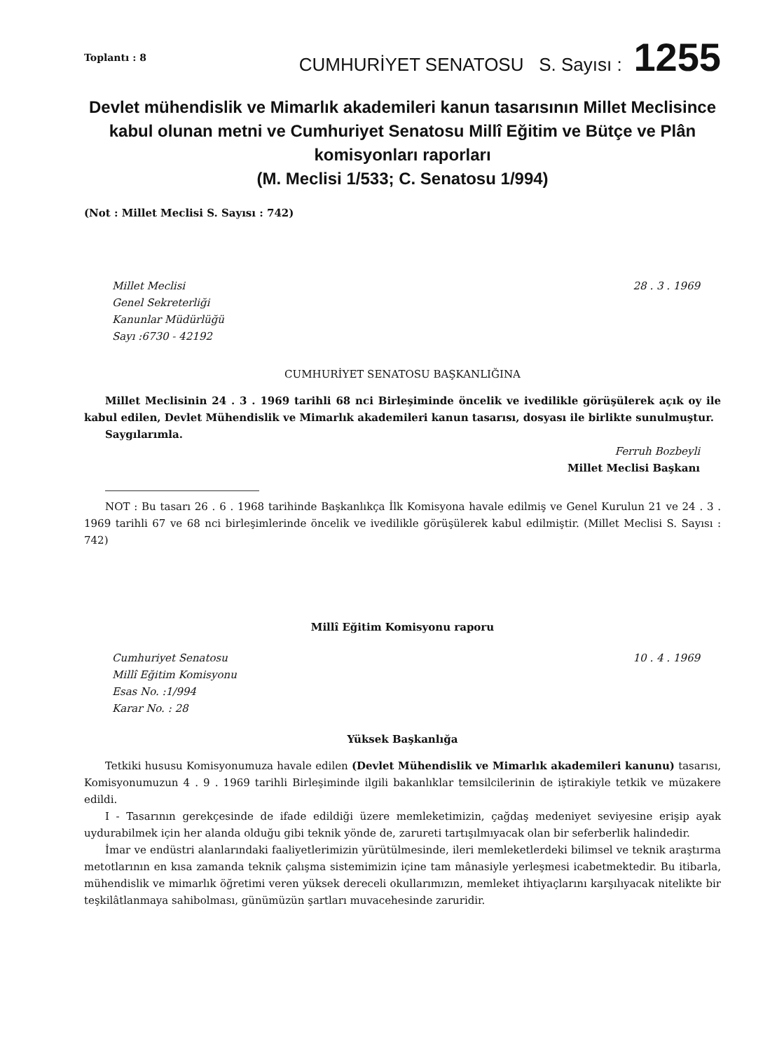Toplantı : 8 CUMHURİYET SENATOSU S. Sayısı : 1255
Devlet mühendislik ve Mimarlık akademileri kanun tasarısının Millet Meclisince kabul olunan metni ve Cumhuriyet Senatosu Millî Eğitim ve Bütçe ve Plân komisyonları raporları
(M. Meclisi 1/533; C. Senatosu 1/994)
(Not : Millet Meclisi S. Sayısı : 742)
Millet Meclisi
Genel Sekreterliği
Kanunlar Müdürlüğü
Sayı :6730 - 42192
28 . 3 . 1969
CUMHURİYET SENATOSU BAŞKANLIĞINA
Millet Meclisinin 24 . 3 . 1969 tarihli 68 nci Birleşiminde öncelik ve ivedilikle görüşülerek açık oy ile kabul edilen, Devlet Mühendislik ve Mimarlık akademileri kanun tasarısı, dosyası ile birlikte sunulmuştur.
Saygılarımla.
Ferruh Bozbeyli
Millet Meclisi Başkanı
NOT : Bu tasarı 26 . 6 . 1968 tarihinde Başkanlıkça İlk Komisyona havale edilmiş ve Genel Kurulun 21 ve 24 . 3 . 1969 tarihli 67 ve 68 nci birleşimlerinde öncelik ve ivedilikle görüşülerek kabul edilmiştir. (Millet Meclisi S. Sayısı : 742)
Millî Eğitim Komisyonu raporu
Cumhuriyet Senatosu
Millî Eğitim Komisyonu
Esas No. :1/994
Karar No. : 28
10 . 4 . 1969
Yüksek Başkanlığa
Tetkiki hususu Komisyonumuza havale edilen (Devlet Mühendislik ve Mimarlık akademileri kanunu) tasarısı, Komisyonumuzun 4 . 9 . 1969 tarihli Birleşiminde ilgili bakanlıklar temsilcilerinin de iştirakiyle tetkik ve müzakere edildi.
I - Tasarının gerekçesinde de ifade edildiği üzere memleketimizin, çağdaş medeniyet seviyesine erişip ayak uydurabilmek için her alanda olduğu gibi teknik yönde de, zarureti tartışılmıyacak olan bir seferberlik halindedir.
İmar ve endüstri alanlarındaki faaliyetlerimizin yürütülmesinde, ileri memleketlerdeki bilimsel ve teknik araştırma metotlarının en kısa zamanda teknik çalışma sistemimizin içine tam mânasiyle yerleşmesi icabetmektedir. Bu itibarla, mühendislik ve mimarlık öğretimi veren yüksek dereceli okullarımızın, memleket ihtiyaçlarını karşılıyacak nitelikte bir teşkilâtlanmaya sahibolması, günümüzün şartları muvacehesinde zaruridir.